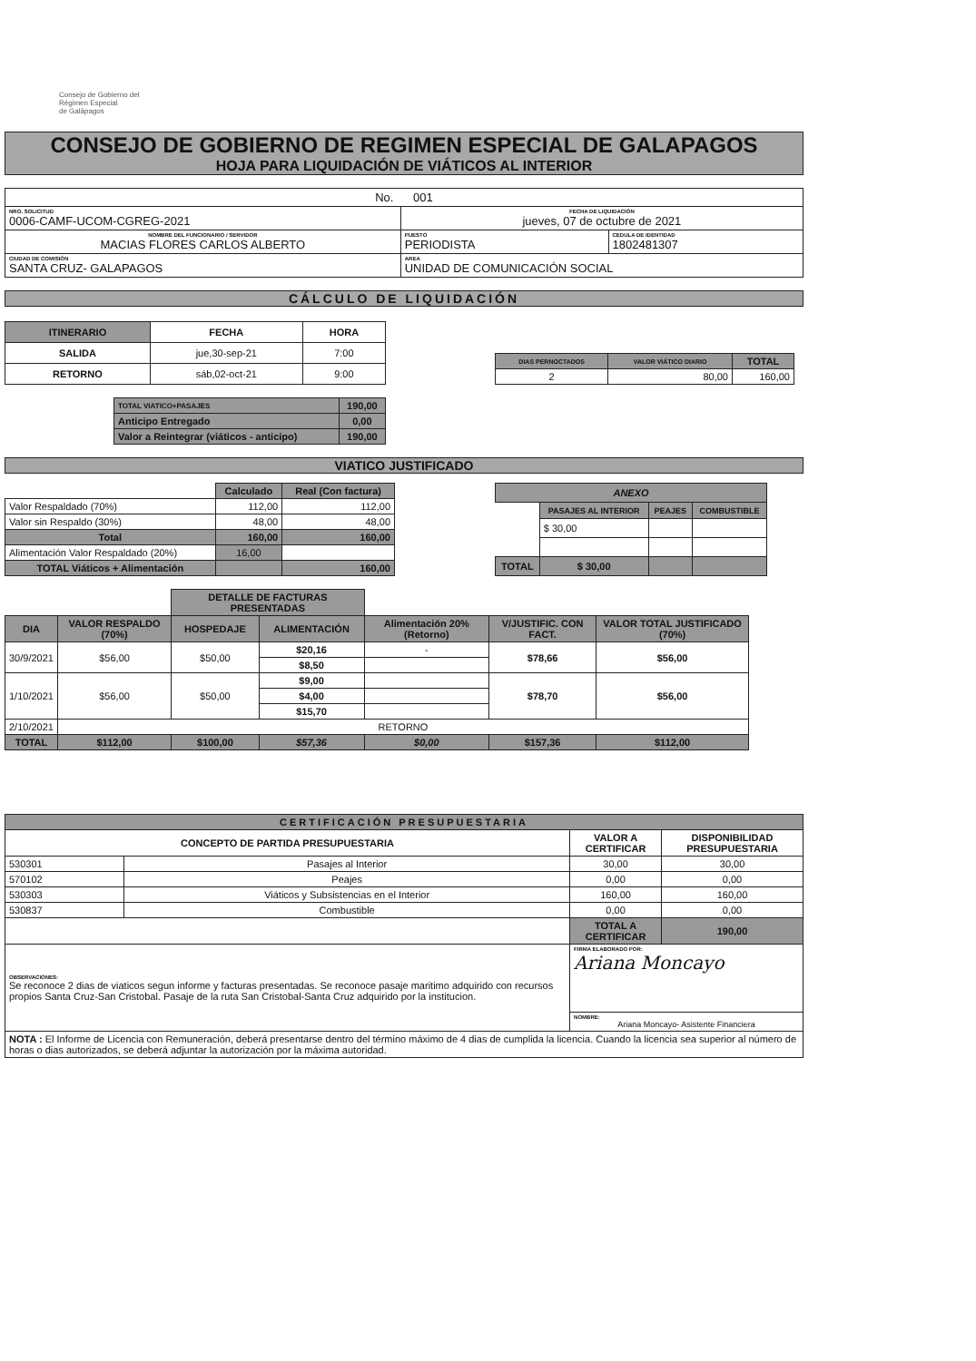Consejo de Gobierno del
Régimen Especial
de Galápagos
CONSEJO DE GOBIERNO DE REGIMEN ESPECIAL DE GALAPAGOS
HOJA PARA LIQUIDACIÓN DE VIÁTICOS AL INTERIOR
| No. 001 | | |
| NRO. SOLICITUD 0006-CAMF-UCOM-CGREG-2021 | FECHA DE LIQUIDACIÓN jueves, 07 de octubre de 2021 | |
| NOMBRE DEL FUNCIONARIO / SERVIDOR MACIAS FLORES CARLOS ALBERTO | PUESTO PERIODISTA | CEDULA DE IDENTIDAD 1802481307 |
| CIUDAD DE COMISIÓN SANTA CRUZ- GALAPAGOS | AREA UNIDAD DE COMUNICACIÓN SOCIAL | |
CÁLCULO DE LIQUIDACIÓN
| ITINERARIO | FECHA | HORA |
| --- | --- | --- |
| SALIDA | jue,30-sep-21 | 7:00 |
| RETORNO | sáb,02-oct-21 | 9:00 |
| DIAS PERNOCTADOS | VALOR VIÁTICO DIARIO | TOTAL |
| --- | --- | --- |
| 2 | 80,00 | 160,00 |
| TOTAL VIATICO+PASAJES | 190,00 |
| Anticipo Entregado | 0,00 |
| Valor a Reintegrar (viáticos - anticipo) | 190,00 |
VIATICO JUSTIFICADO
| | Calculado | Real (Con factura) |
| Valor Respaldado (70%) | 112,00 | 112,00 |
| Valor sin Respaldo (30%) | 48,00 | 48,00 |
| Total | 160,00 | 160,00 |
| Alimentación Valor Respaldado (20%) | 16,00 | |
| TOTAL Viáticos + Alimentación | | 160,00 |
| ANEXO | | | |
| --- | --- | --- | --- |
| | PASAJES AL INTERIOR | PEAJES | COMBUSTIBLE |
| | $ 30,00 | | |
| TOTAL | $ 30,00 | | |
| | | DETALLE DE FACTURAS PRESENTADAS | | | | |
| DIA | VALOR RESPALDO (70%) | HOSPEDAJE | ALIMENTACIÓN | Alimentación 20% (Retorno) | V/JUSTIFIC. CON FACT. | VALOR TOTAL JUSTIFICADO (70%) |
| 30/9/2021 | $56,00 | $50,00 | $20,16 | - | $78,66 | $56,00 |
| | | | $8,50 | | | |
| 1/10/2021 | $56,00 | $50,00 | $9,00 | | $78,70 | $56,00 |
| | | | $4,00 | | | |
| | | | $15,70 | | | |
| 2/10/2021 | RETORNO | | | | | |
| TOTAL | $112,00 | $100,00 | $57,36 | $0,00 | $157,36 | $112,00 |
| CERTIFICACIÓN PRESUPUESTARIA | | | |
| --- | --- | --- | --- |
| CONCEPTO DE PARTIDA PRESUPUESTARIA | | VALOR A CERTIFICAR | DISPONIBILIDAD PRESUPUESTARIA |
| 530301 | Pasajes al Interior | 30,00 | 30,00 |
| 570102 | Peajes | 0,00 | 0,00 |
| 530303 | Viáticos y Subsistencias en el Interior | 160,00 | 160,00 |
| 530837 | Combustible | 0,00 | 0,00 |
| | | TOTAL A CERTIFICAR | 190,00 |
| OBSERVACIONES: Se reconoce 2 dias de viaticos segun informe y facturas presentadas. Se reconoce pasaje maritimo adquirido con recursos propios Santa Cruz-San Cristobal. Pasaje de la ruta San Cristobal-Santa Cruz adquirido por la institucion. | | FIRMA ELABORADO POR: Ariana Moncayo | |
| | | NOMBRE: Ariana Moncayo- Asistente Financiera | |
| NOTA : El Informe de Licencia con Remuneración, deberá presentarse dentro del término máximo de 4 dias de cumplida la licencia. Cuando la licencia sea superior al número de horas o dias autorizados, se deberá adjuntar la autorización por la máxima autoridad. | | | |